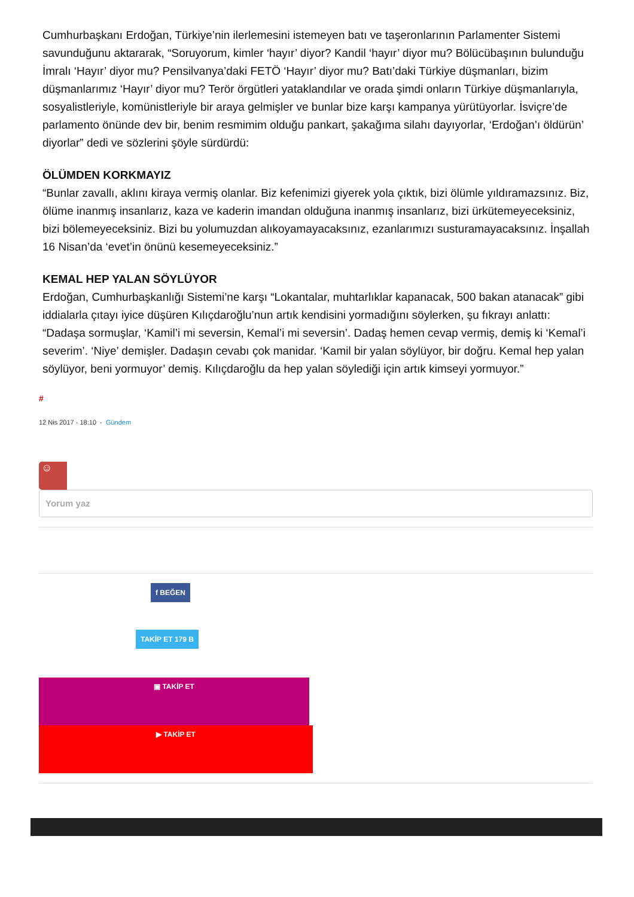Cumhurbaşkanı Erdoğan, Türkiye’nin ilerlemesini istemeyen batı ve taşeronlarının Parlamenter Sistemi savunduğunu aktararak, “Soruyorum, kimler ‘hayır’ diyor? Kandil ‘hayır’ diyor mu? Bölücübaşının bulunduğu İmralı ‘Hayır’ diyor mu? Pensilvanya’daki FETÖ ‘Hayır’ diyor mu? Batı’daki Türkiye düşmanları, bizim düşmanlarımız ‘Hayır’ diyor mu? Terör örgütleri yataklandılar ve orada şimdi onların Türkiye düşmanlarıyla, sosyalistleriyle, komünistleriyle bir araya gelmişler ve bunlar bize karşı kampanya yürütüyorlar. İsviçre’de parlamento önünde dev bir, benim resmimim olduğu pankart, şakağıma silahı dayıyorlar, ‘Erdoğan’ı öldürün’ diyorlar” dedi ve sözlerini şöyle sürdürdü:
ÖLÜMDEN KORKMAYIZ
“Bunlar zavallı, aklını kiraya vermiş olanlar. Biz kefenimizi giyerek yola çıktık, bizi ölümle yıldıramazsınız. Biz, ölüme inanmış insanlarız, kaza ve kaderin imandan olduğuna inanmış insanlarız, bizi ürkütemeyeceksiniz, bizi bölemeyeceksiniz. Bizi bu yolumuzdan alıkoyamayacaksınız, ezanlarımızı susturamayacaksınız. İnşallah 16 Nisan’da ‘evet’in önünü kesemeyeceksiniz.”
KEMAL HEP YALAN SÖYLÜYOR
Erdoğan, Cumhurbaşkanlığı Sistemi’ne karşı “Lokantalar, muhtarlıklar kapanacak, 500 bakan atanacak” gibi iddialarla çıtayı iyice düşüren Kılıçdaroğlu’nun artık kendisini yormadığını söylerken, şu fıkrayı anlattı: “Dadaşa sormuşlar, ‘Kamil’i mi seversin, Kemal’i mi seversin’. Dadaş hemen cevap vermiş, demiş ki ‘Kemal’i severim’. ‘Niye’ demişler. Dadaşın cevabı çok manidar. ‘Kamil bir yalan söylüyor, bir doğru. Kemal hep yalan söylüyor, beni yormuyor’ demiş. Kılıçdaroğlu da hep yalan söylediği için artık kimseyi yormuyor.”
#
12 Nis 2017 - 18:10 - Gündem
☺
Yorum yaz
f BEĞEN
TAKİP ET 179 B
▣ TAKİP ET
▶ TAKİP ET